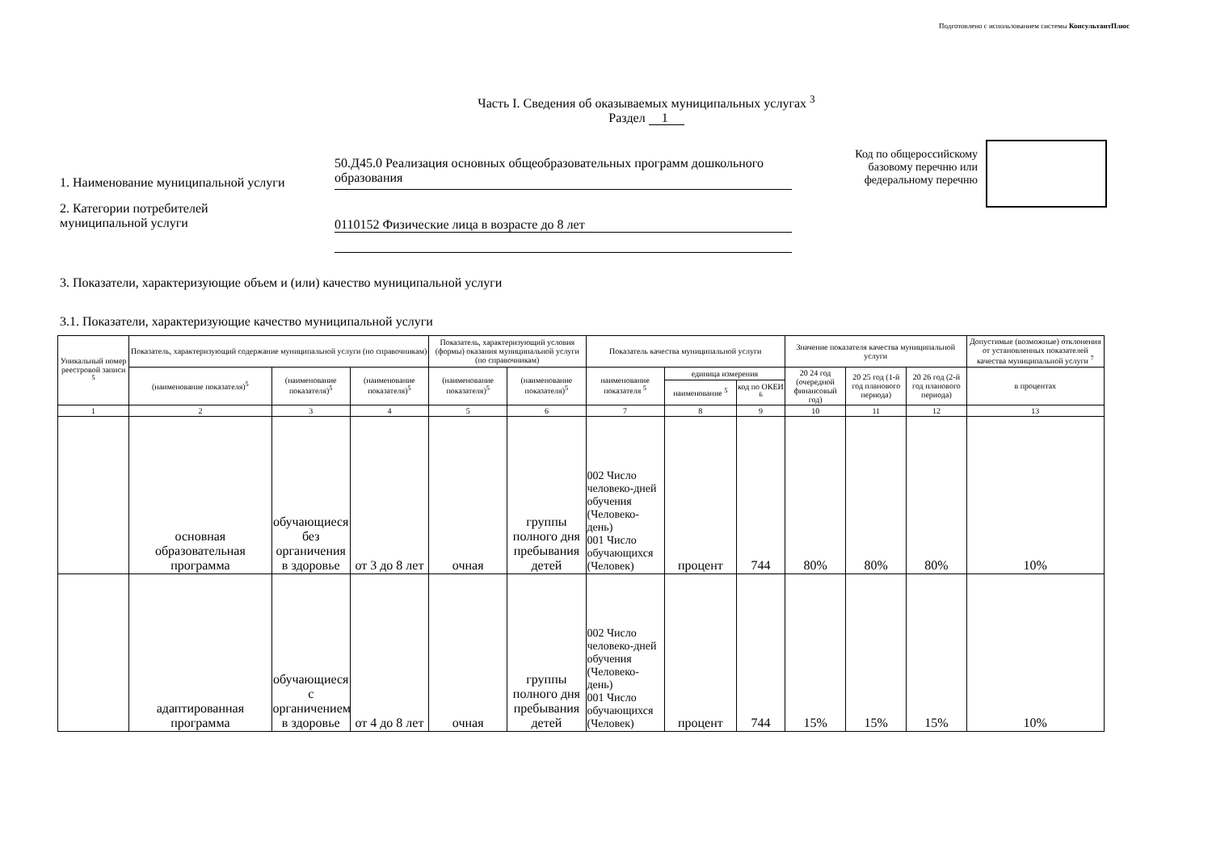Подготовлено с использованием системы КонсультантПлюс
Часть I. Сведения об оказываемых муниципальных услугах <sup>3</sup>
Раздел 1
1. Наименование муниципальной услуги
50.Д45.0 Реализация основных общеобразовательных программ дошкольного образования
2. Категории потребителей
муниципальной услуги
0110152 Физические лица в возрасте до 8 лет
Код по общероссийскому базовому перечню или федеральному перечню
3. Показатели, характеризующие объем и (или) качество муниципальной услуги
3.1. Показатели, характеризующие качество муниципальной услуги
| Уникальный номер реестровой записи <sup>5</sup> | Показатель, характеризующий содержание муниципальной услуги (по справочникам) | | | Показатель, характеризующий условия (формы) оказания муниципальной услуги (по справочникам) | | Показатель качества муниципальной услуги | | | Значение показателя качества муниципальной услуги | | | Допустимые (возможные) отклонения от установленных показателей качества муниципальной услуги <sup>7</sup> |
| --- | --- | --- | --- | --- | --- | --- | --- | --- | --- | --- | --- | --- |
| | (наименование показателя)<sup>5</sup> | (наименование показателя)<sup>5</sup> | (наименование показателя)<sup>5</sup> | (наименование показателя)<sup>5</sup> | (наименование показателя)<sup>5</sup> | наименование показателя <sup>5</sup> | единица измерения | | 20 24 год (очередной финансовый год) | 20 25 год (1-й год планового периода) | 20 26 год (2-й год планового периода) | в процентах |
| | | | | | | | наименование <sup>5</sup> | код по ОКЕИ <sup>6</sup> | | | | |
| 1 | 2 | 3 | 4 | 5 | 6 | 7 | 8 | 9 | 10 | 11 | 12 | 13 |
| | основная образовательная программа | обучающиеся без органичения в здоровье | от 3 до 8 лет | очная | группы полного дня пребывания детей | 002 Число человеко-дней обучения (Человеко-день) 001 Число обучающихся (Человек) | процент | 744 | 80% | 80% | 80% | 10% |
| | адаптированная программа | обучающиеся с органичением в здоровье | от 4 до 8 лет | очная | группы полного дня пребывания детей | 002 Число человеко-дней обучения (Человеко-день) 001 Число обучающихся (Человек) | процент | 744 | 15% | 15% | 15% | 10% |